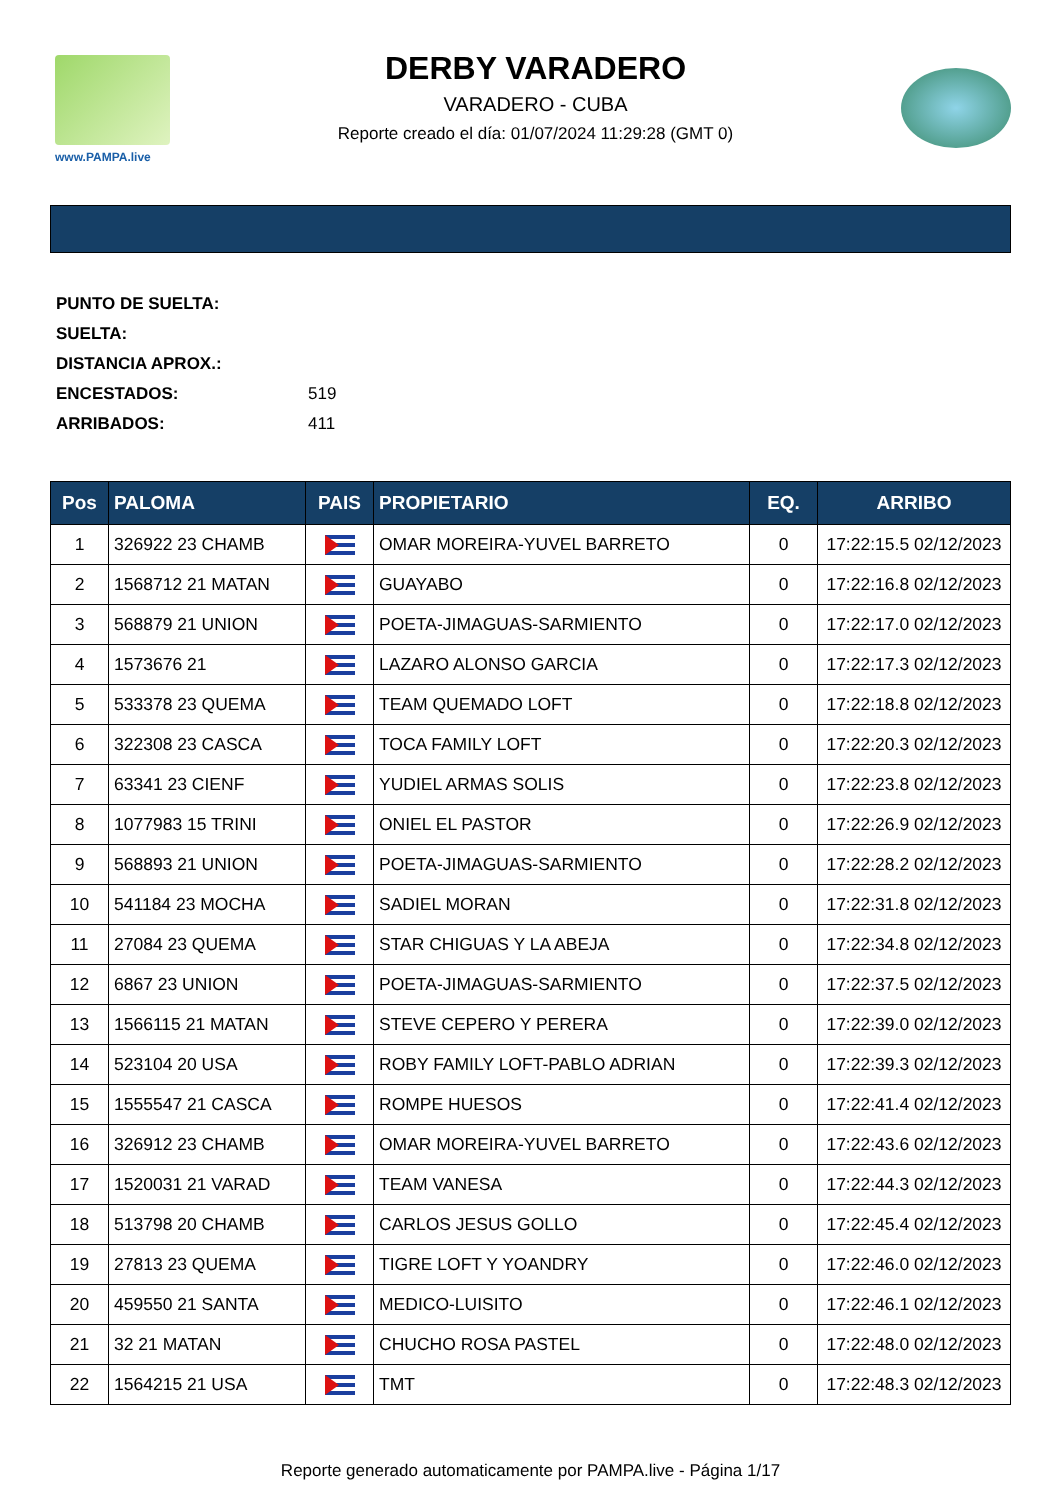www.PAMPA.live
DERBY VARADERO
VARADERO - CUBA
Reporte creado el día: 01/07/2024 11:29:28 (GMT 0)
PUNTO DE SUELTA:
SUELTA:
DISTANCIA APROX.:
ENCESTADOS: 519
ARRIBADOS: 411
| Pos | PALOMA | PAIS | PROPIETARIO | EQ. | ARRIBO |
| --- | --- | --- | --- | --- | --- |
| 1 | 326922 23 CHAMB | | OMAR MOREIRA-YUVEL BARRETO | 0 | 17:22:15.5 02/12/2023 |
| 2 | 1568712 21 MATAN | | GUAYABO | 0 | 17:22:16.8 02/12/2023 |
| 3 | 568879 21 UNION | | POETA-JIMAGUAS-SARMIENTO | 0 | 17:22:17.0 02/12/2023 |
| 4 | 1573676 21 | | LAZARO ALONSO GARCIA | 0 | 17:22:17.3 02/12/2023 |
| 5 | 533378 23 QUEMA | | TEAM QUEMADO LOFT | 0 | 17:22:18.8 02/12/2023 |
| 6 | 322308 23 CASCA | | TOCA FAMILY LOFT | 0 | 17:22:20.3 02/12/2023 |
| 7 | 63341 23 CIENF | | YUDIEL ARMAS SOLIS | 0 | 17:22:23.8 02/12/2023 |
| 8 | 1077983 15 TRINI | | ONIEL EL PASTOR | 0 | 17:22:26.9 02/12/2023 |
| 9 | 568893 21 UNION | | POETA-JIMAGUAS-SARMIENTO | 0 | 17:22:28.2 02/12/2023 |
| 10 | 541184 23 MOCHA | | SADIEL MORAN | 0 | 17:22:31.8 02/12/2023 |
| 11 | 27084 23 QUEMA | | STAR CHIGUAS Y LA ABEJA | 0 | 17:22:34.8 02/12/2023 |
| 12 | 6867 23 UNION | | POETA-JIMAGUAS-SARMIENTO | 0 | 17:22:37.5 02/12/2023 |
| 13 | 1566115 21 MATAN | | STEVE CEPERO Y PERERA | 0 | 17:22:39.0 02/12/2023 |
| 14 | 523104 20 USA | | ROBY FAMILY LOFT-PABLO ADRIAN | 0 | 17:22:39.3 02/12/2023 |
| 15 | 1555547 21 CASCA | | ROMPE HUESOS | 0 | 17:22:41.4 02/12/2023 |
| 16 | 326912 23 CHAMB | | OMAR MOREIRA-YUVEL BARRETO | 0 | 17:22:43.6 02/12/2023 |
| 17 | 1520031 21 VARAD | | TEAM VANESA | 0 | 17:22:44.3 02/12/2023 |
| 18 | 513798 20 CHAMB | | CARLOS JESUS GOLLO | 0 | 17:22:45.4 02/12/2023 |
| 19 | 27813 23 QUEMA | | TIGRE LOFT Y YOANDRY | 0 | 17:22:46.0 02/12/2023 |
| 20 | 459550 21 SANTA | | MEDICO-LUISITO | 0 | 17:22:46.1 02/12/2023 |
| 21 | 32 21 MATAN | | CHUCHO ROSA PASTEL | 0 | 17:22:48.0 02/12/2023 |
| 22 | 1564215 21 USA | | TMT | 0 | 17:22:48.3 02/12/2023 |
Reporte generado automaticamente por PAMPA.live - Página 1/17